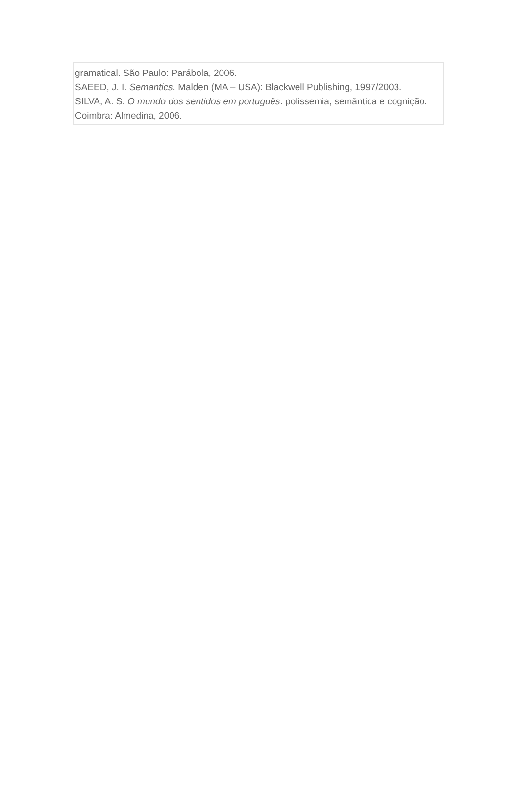gramatical. São Paulo: Parábola, 2006.
SAEED, J. I. Semantics. Malden (MA – USA): Blackwell Publishing, 1997/2003.
SILVA, A. S. O mundo dos sentidos em português: polissemia, semântica e cognição. Coimbra: Almedina, 2006.